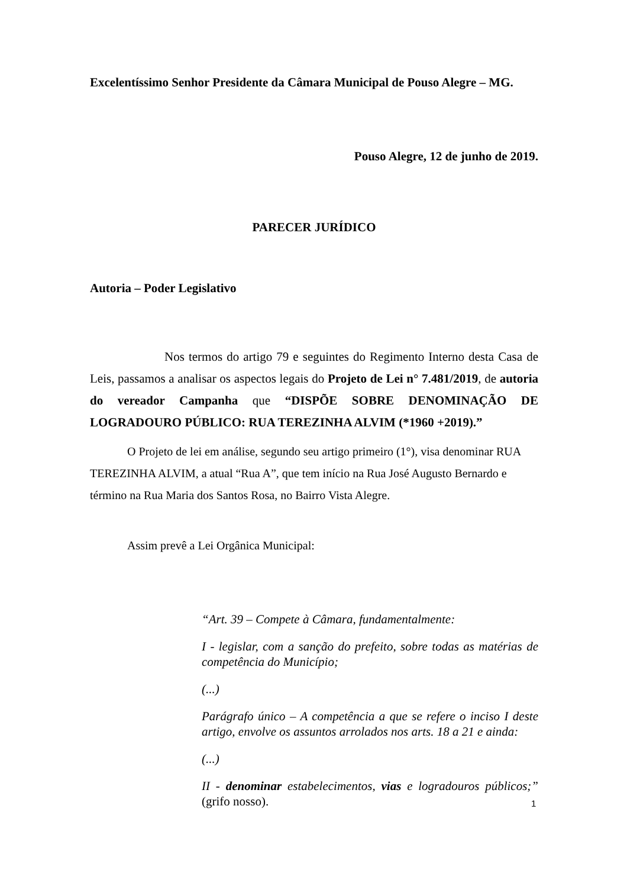Excelentíssimo Senhor Presidente da Câmara Municipal de Pouso Alegre – MG.
Pouso Alegre, 12 de junho de 2019.
PARECER JURÍDICO
Autoria – Poder Legislativo
Nos termos do artigo 79 e seguintes do Regimento Interno desta Casa de Leis, passamos a analisar os aspectos legais do Projeto de Lei n° 7.481/2019, de autoria do vereador Campanha que “DISPÕE SOBRE DENOMINAÇÃO DE LOGRADOURO PÚBLICO: RUA TEREZINHA ALVIM (*1960 +2019).”
O Projeto de lei em análise, segundo seu artigo primeiro (1°), visa denominar RUA TEREZINHA ALVIM, a atual “Rua A”, que tem início na Rua José Augusto Bernardo e término na Rua Maria dos Santos Rosa, no Bairro Vista Alegre.
Assim prevê a Lei Orgânica Municipal:
“Art. 39 – Compete à Câmara, fundamentalmente:
I - legislar, com a sanção do prefeito, sobre todas as matérias de competência do Município;
(...)
Parágrafo único – A competência a que se refere o inciso I deste artigo, envolve os assuntos arrolados nos arts. 18 a 21 e ainda:
(...)
II - denominar estabelecimentos, vias e logradouros públicos;” (grifo nosso).
1